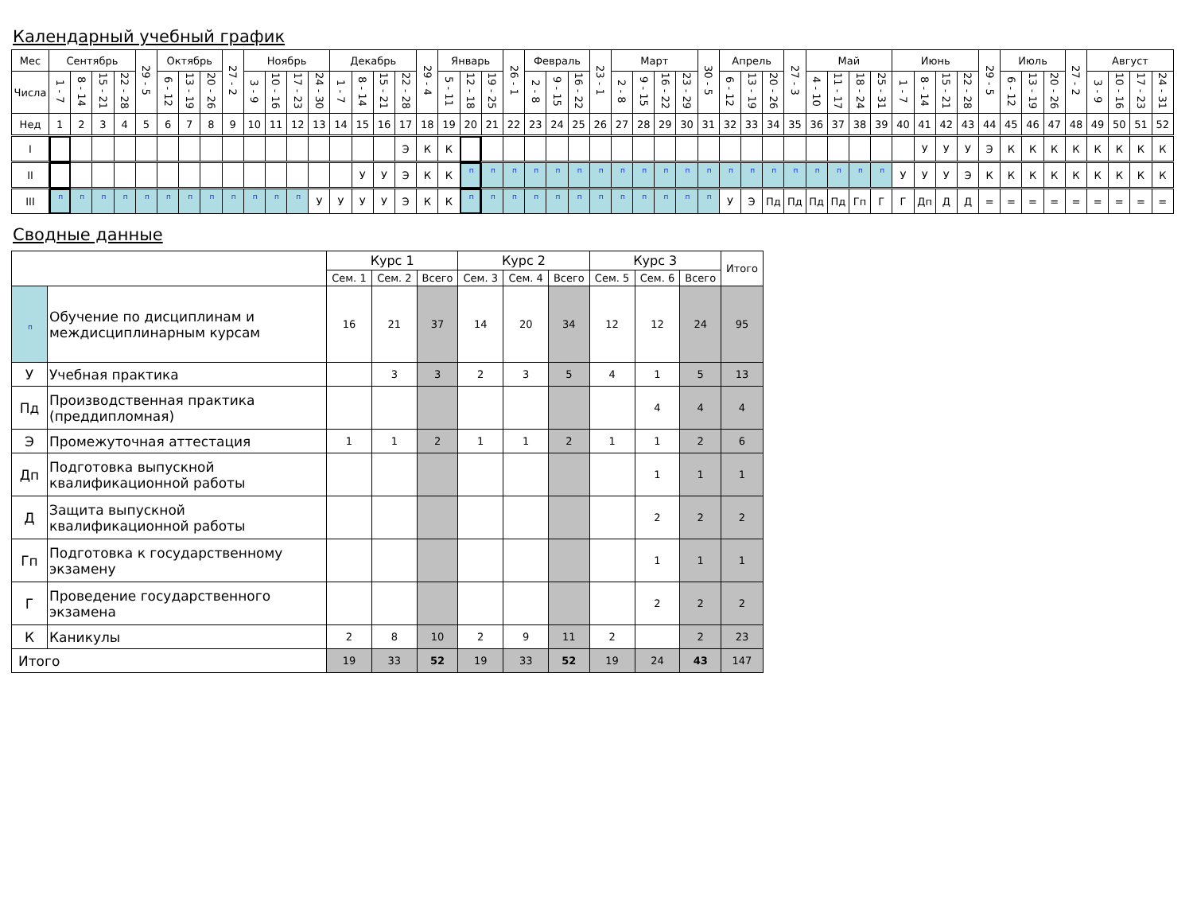Календарный учебный график
| Мес | Сентябрь | | | | 29 - 5 | Октябрь | | | 27 - 2 | Ноябрь | | | | Декабрь | | | | 29 - 4 | Январь | | | 26 - 1 | Февраль | | | 23 - 1 | Март | | | | 30 - 5 | Апрель | | | 27 - 3 | Май | | | | Июнь | | | | 29 - 5 | Июль | | | 27 - 2 | Август | | | |
| --- | --- | --- | --- | --- | --- | --- | --- | --- | --- | --- | --- | --- | --- | --- | --- | --- | --- | --- | --- | --- | --- | --- | --- | --- | --- | --- | --- | --- | --- | --- | --- | --- | --- | --- | --- | --- | --- | --- | --- | --- | --- | --- | --- | --- | --- | --- | --- | --- | --- | --- | --- | --- |
| Числа | 1 - 7 | 8 - 14 | 15 - 21 | 22 - 28 | | 6 - 12 | 13 - 19 | 20 - 26 | | 3 - 9 | 10 - 16 | 17 - 23 | 24 - 30 | 1 - 7 | 8 - 14 | 15 - 21 | 22 - 28 | | 5 - 11 | 12 - 18 | 19 - 25 | | 2 - 8 | 9 - 15 | 16 - 22 | | 2 - 8 | 9 - 15 | 16 - 22 | 23 - 29 | | 6 - 12 | 13 - 19 | 20 - 26 | | 4 - 10 | 11 - 17 | 18 - 24 | 25 - 31 | 1 - 7 | 8 - 14 | 15 - 21 | 22 - 28 | | 6 - 12 | 13 - 19 | 20 - 26 | | 3 - 9 | 10 - 16 | 17 - 23 | 24 - 31 |
| Нед | 1 | 2 | 3 | 4 | 5 | 6 | 7 | 8 | 9 | 10 | 11 | 12 | 13 | 14 | 15 | 16 | 17 | 18 | 19 | 20 | 21 | 22 | 23 | 24 | 25 | 26 | 27 | 28 | 29 | 30 | 31 | 32 | 33 | 34 | 35 | 36 | 37 | 38 | 39 | 40 | 41 | 42 | 43 | 44 | 45 | 46 | 47 | 48 | 49 | 50 | 51 | 52 |
| I | | | | | | | | | | | | | | | | | Э | К | К | | | | | | | | | | | | | | | | | | | | | | У | У | У | Э | К | К | К | К | К | К | К | К |
| II | | | | | | | | | | | | | | | У | У | Э | К | К | п | п | п | п | п | п | п | п | п | п | п | п | п | п | п | п | п | п | п | п | У | У | У | Э | К | К | К | К | К | К | К | К | К |
| III | п | п | п | п | п | п | п | п | п | п | п | п | У | У | У | У | Э | К | К | п | п | п | п | п | п | п | п | п | п | п | п | У | Э | Пд | Пд | Пд | Пд | Гп | Г | Г | Дп | Д | Д | = | = | = | = | = | = | = | = | = |
Сводные данные
| | | Курс 1 | | | Курс 2 | | | Курс 3 | | | Итого |
| --- | --- | --- | --- | --- | --- | --- | --- | --- | --- | --- | --- |
| | | Сем. 1 | Сем. 2 | Всего | Сем. 3 | Сем. 4 | Всего | Сем. 5 | Сем. 6 | Всего | |
| п | Обучение по дисциплинам и междисциплинарным курсам | 16 | 21 | 37 | 14 | 20 | 34 | 12 | 12 | 24 | 95 |
| У | Учебная практика | | 3 | 3 | 2 | 3 | 5 | 4 | 1 | 5 | 13 |
| Пд | Производственная практика (преддипломная) | | | | | | | | 4 | 4 | 4 |
| Э | Промежуточная аттестация | 1 | 1 | 2 | 1 | 1 | 2 | 1 | 1 | 2 | 6 |
| Дп | Подготовка выпускной квалификационной работы | | | | | | | | 1 | 1 | 1 |
| Д | Защита выпускной квалификационной работы | | | | | | | | 2 | 2 | 2 |
| Гп | Подготовка к государственному экзамену | | | | | | | | 1 | 1 | 1 |
| Г | Проведение государственного экзамена | | | | | | | | 2 | 2 | 2 |
| К | Каникулы | 2 | 8 | 10 | 2 | 9 | 11 | 2 | | 2 | 23 |
| Итого | | 19 | 33 | 52 | 19 | 33 | 52 | 19 | 24 | 43 | 147 |